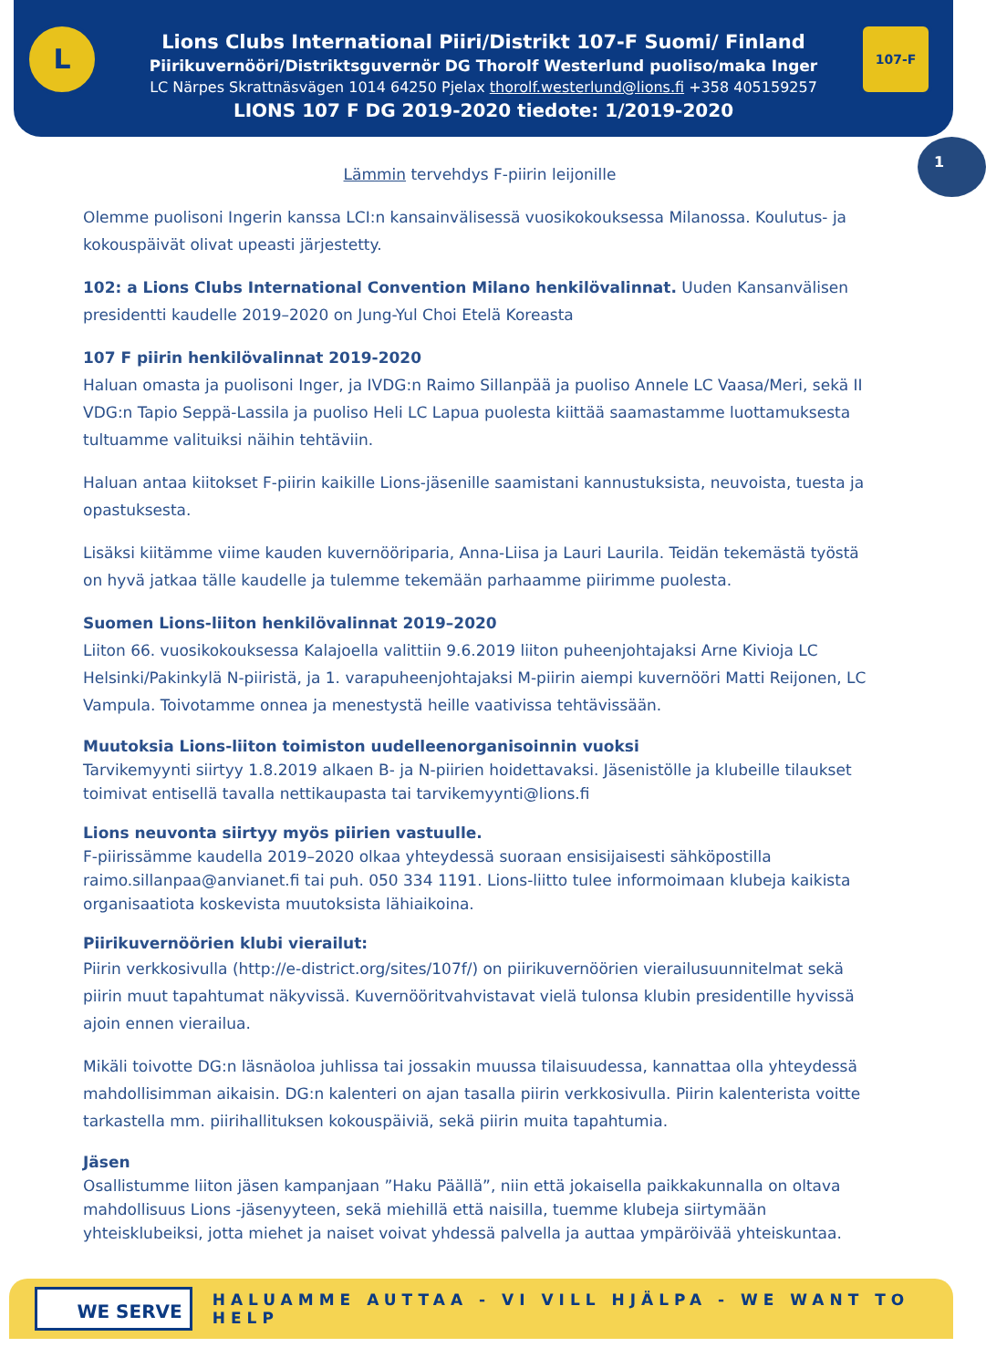Lions Clubs International Piiri/Distrikt 107-F Suomi/ Finland
Piirikuvernööri/Distriktsguvernör DG Thorolf Westerlund puoliso/maka Inger
LC Närpes Skrattnäsvägen 1014 64250 Pjelax thorolf.westerlund@lions.fi +358 405159257
LIONS 107 F DG 2019-2020 tiedote: 1/2019-2020
L 107-F
1
Lämmin tervehdys F-piirin leijonille
Olemme puolisoni Ingerin kanssa LCI:n kansainvälisessä vuosikokouksessa Milanossa. Koulutus- ja kokouspäivät olivat upeasti järjestetty.
102: a Lions Clubs International Convention Milano henkilövalinnat. Uuden Kansanvälisen presidentti kaudelle 2019–2020 on Jung-Yul Choi Etelä Koreasta
107 F piirin henkilövalinnat 2019-2020
Haluan omasta ja puolisoni Inger, ja IVDG:n Raimo Sillanpää ja puoliso Annele LC Vaasa/Meri, sekä II VDG:n Tapio Seppä-Lassila ja puoliso Heli LC Lapua puolesta kiittää saamastamme luottamuksesta tultuamme valituiksi näihin tehtäviin.
Haluan antaa kiitokset F-piirin kaikille Lions-jäsenille saamistani kannustuksista, neuvoista, tuesta ja opastuksesta.
Lisäksi kiitämme viime kauden kuvernööriparia, Anna-Liisa ja Lauri Laurila. Teidän tekemästä työstä on hyvä jatkaa tälle kaudelle ja tulemme tekemään parhaamme piirimme puolesta.
Suomen Lions-liiton henkilövalinnat 2019–2020
Liiton 66. vuosikokouksessa Kalajoella valittiin 9.6.2019 liiton puheenjohtajaksi Arne Kivioja LC Helsinki/Pakinkylä N-piiristä, ja 1. varapuheenjohtajaksi M-piirin aiempi kuvernööri Matti Reijonen, LC Vampula. Toivotamme onnea ja menestystä heille vaativissa tehtävissään.
Muutoksia Lions-liiton toimiston uudelleenorganisoinnin vuoksi
Tarvikemyynti siirtyy 1.8.2019 alkaen B- ja N-piirien hoidettavaksi. Jäsenistölle ja klubeille tilaukset toimivat entisellä tavalla nettikaupasta tai tarvikemyynti@lions.fi
Lions neuvonta siirtyy myös piirien vastuulle.
F-piirissämme kaudella 2019–2020 olkaa yhteydessä suoraan ensisijaisesti sähköpostilla raimo.sillanpaa@anvianet.fi tai puh. 050 334 1191. Lions-liitto tulee informoimaan klubeja kaikista organisaatiota koskevista muutoksista lähiaikoina.
Piirikuvernöörien klubi vierailut:
Piirin verkkosivulla (http://e-district.org/sites/107f/) on piirikuvernöörien vierailusuunnitelmat sekä piirin muut tapahtumat näkyvissä. Kuvernööritvahvistavat vielä tulonsa klubin presidentille hyvissä ajoin ennen vierailua.
Mikäli toivotte DG:n läsnäoloa juhlissa tai jossakin muussa tilaisuudessa, kannattaa olla yhteydessä mahdollisimman aikaisin. DG:n kalenteri on ajan tasalla piirin verkkosivulla. Piirin kalenterista voitte tarkastella mm. piirihallituksen kokouspäiviä, sekä piirin muita tapahtumia.
Jäsen
Osallistumme liiton jäsen kampanjaan ”Haku Päällä”, niin että jokaisella paikkakunnalla on oltava mahdollisuus Lions -jäsenyyteen, sekä miehillä että naisilla, tuemme klubeja siirtymään yhteisklubeiksi, jotta miehet ja naiset voivat yhdessä palvella ja auttaa ympäröivää yhteiskuntaa.
WE SERVE
HALUAMME AUTTAA - VI VILL HJÄLPA - WE WANT TO HELP